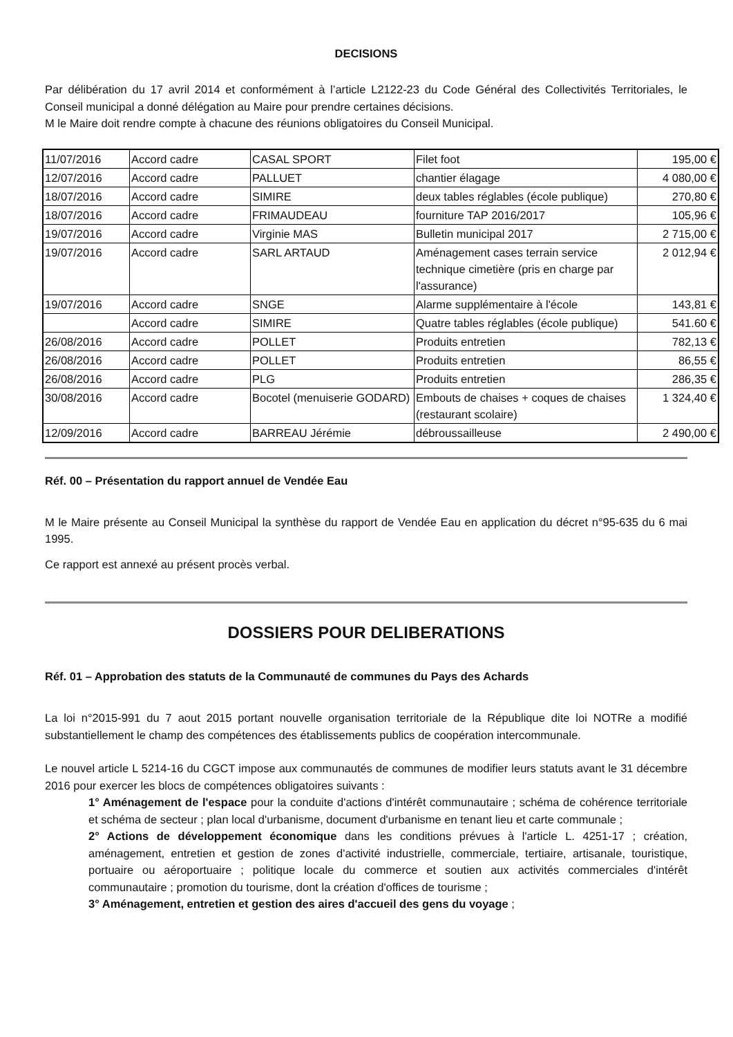DECISIONS
Par délibération du 17 avril 2014 et conformément à l’article L2122-23 du Code Général des Collectivités Territoriales, le Conseil municipal a donné délégation au Maire pour prendre certaines décisions.
M le Maire doit rendre compte à chacune des réunions obligatoires du Conseil Municipal.
| 11/07/2016 | Accord cadre | CASAL SPORT | Filet foot | 195,00 € |
| 12/07/2016 | Accord cadre | PALLUET | chantier élagage | 4 080,00 € |
| 18/07/2016 | Accord cadre | SIMIRE | deux tables réglables (école publique) | 270,80 € |
| 18/07/2016 | Accord cadre | FRIMAUDEAU | fourniture TAP 2016/2017 | 105,96 € |
| 19/07/2016 | Accord cadre | Virginie MAS | Bulletin municipal 2017 | 2 715,00 € |
| 19/07/2016 | Accord cadre | SARL ARTAUD | Aménagement cases terrain service technique cimetière (pris en charge par l'assurance) | 2 012,94 € |
| 19/07/2016 | Accord cadre | SNGE | Alarme supplémentaire à l'école | 143,81 € |
| | Accord cadre | SIMIRE | Quatre tables réglables (école publique) | 541.60 € |
| 26/08/2016 | Accord cadre | POLLET | Produits entretien | 782,13 € |
| 26/08/2016 | Accord cadre | POLLET | Produits entretien | 86,55 € |
| 26/08/2016 | Accord cadre | PLG | Produits entretien | 286,35 € |
| 30/08/2016 | Accord cadre | Bocotel (menuiserie GODARD) | Embouts de chaises + coques de chaises (restaurant scolaire) | 1 324,40 € |
| 12/09/2016 | Accord cadre | BARREAU Jérémie | débroussailleuse | 2 490,00 € |
Réf. 00 – Présentation du rapport annuel de Vendée Eau
M le Maire présente au Conseil Municipal la synthèse du rapport de Vendée Eau en application du décret n°95-635 du 6 mai 1995.
Ce rapport est annexé au présent procès verbal.
DOSSIERS POUR DELIBERATIONS
Réf. 01 – Approbation des statuts de la Communauté de communes du Pays des Achards
La loi n°2015-991 du 7 aout 2015 portant nouvelle organisation territoriale de la République dite loi NOTRe a modifié substantiellement le champ des compétences des établissements publics de coopération intercommunale.
Le nouvel article L 5214-16 du CGCT impose aux communautés de communes de modifier leurs statuts avant le 31 décembre 2016 pour exercer les blocs de compétences obligatoires suivants :
1° Aménagement de l'espace pour la conduite d'actions d'intérêt communautaire ; schéma de cohérence territoriale et schéma de secteur ; plan local d'urbanisme, document d'urbanisme en tenant lieu et carte communale ;
2° Actions de développement économique dans les conditions prévues à l'article L. 4251-17 ; création, aménagement, entretien et gestion de zones d'activité industrielle, commerciale, tertiaire, artisanale, touristique, portuaire ou aéroportuaire ; politique locale du commerce et soutien aux activités commerciales d'intérêt communautaire ; promotion du tourisme, dont la création d'offices de tourisme ;
3° Aménagement, entretien et gestion des aires d'accueil des gens du voyage ;